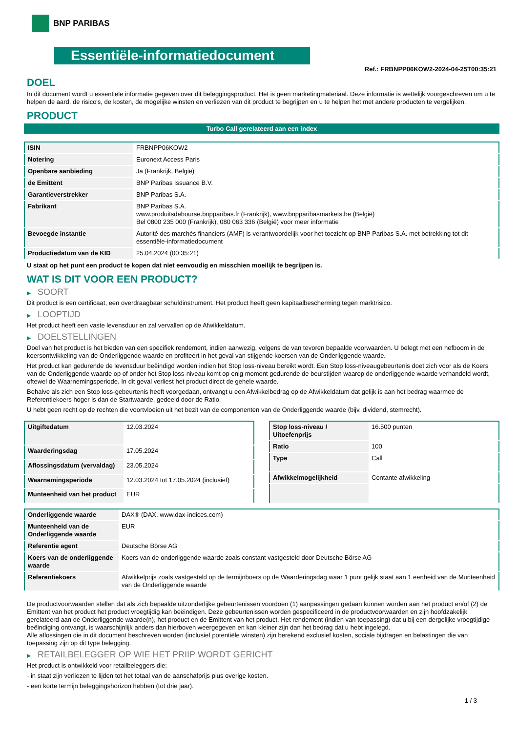BNP PARIBAS
Essentiële-informatiedocument
Ref.: FRBNPP06KOW2-2024-04-25T00:35:21
DOEL
In dit document wordt u essentiële informatie gegeven over dit beleggingsproduct. Het is geen marketingmateriaal. Deze informatie is wettelijk voorgeschreven om u te helpen de aard, de risico's, de kosten, de mogelijke winsten en verliezen van dit product te begrijpen en u te helpen het met andere producten te vergelijken.
PRODUCT
Turbo Call gerelateerd aan een index
| ISIN | FRBNPP06KOW2 |
| Notering | Euronext Access Paris |
| Openbare aanbieding | Ja (Frankrijk, België) |
| de Emittent | BNP Paribas Issuance B.V. |
| Garantieverstrekker | BNP Paribas S.A. |
| Fabrikant | BNP Paribas S.A. www.produitsdebourse.bnpparibas.fr (Frankrijk), www.bnpparibasmarkets.be (België) Bel 0800 235 000 (Frankrijk), 080 063 336 (België) voor meer informatie |
| Bevoegde instantie | Autorité des marchés financiers (AMF) is verantwoordelijk voor het toezicht op BNP Paribas S.A. met betrekking tot dit essentiële-informatiedocument |
| Productiedatum van de KID | 25.04.2024 (00:35:21) |
U staat op het punt een product te kopen dat niet eenvoudig en misschien moeilijk te begrijpen is.
WAT IS DIT VOOR EEN PRODUCT?
▶ SOORT
Dit product is een certificaat, een overdraagbaar schuldinstrument. Het product heeft geen kapitaalbescherming tegen marktrisico.
▶ LOOPTIJD
Het product heeft een vaste levensduur en zal vervallen op de Afwikkeldatum.
▶ DOELSTELLINGEN
Doel van het product is het bieden van een specifiek rendement, indien aanwezig, volgens de van tevoren bepaalde voorwaarden. U belegt met een hefboom in de koersontwikkeling van de Onderliggende waarde en profiteert in het geval van stijgende koersen van de Onderliggende waarde.
Het product kan gedurende de levensduur beëindigd worden indien het Stop loss-niveau bereikt wordt. Een Stop loss-niveaugebeurtenis doet zich voor als de Koers van de Onderliggende waarde op of onder het Stop loss-niveau komt op enig moment gedurende de beurstijden waarop de onderliggende waarde verhandeld wordt, oftewel de Waarnemingsperiode. In dit geval verliest het product direct de gehele waarde.
Behalve als zich een Stop loss-gebeurtenis heeft voorgedaan, ontvangt u een Afwikkelbedrag op de Afwikkeldatum dat gelijk is aan het bedrag waarmee de Referentiekoers hoger is dan de Startwaarde, gedeeld door de Ratio.
U hebt geen recht op de rechten die voortvloeien uit het bezit van de componenten van de Onderliggende waarde (bijv. dividend, stemrecht).
| Uitgiftedatum | 12.03.2024 |
| Waarderingsdag | 17.05.2024 |
| Aflossingsdatum (vervaldag) | 23.05.2024 |
| Waarnemingsperiode | 12.03.2024 tot 17.05.2024 (inclusief) |
| Munteenheid van het product | EUR |
| Stop loss-niveau / Uitoefenprijs | 16.500 punten |
| Ratio | 100 |
| Type | Call |
| Afwikkelmogelijkheid | Contante afwikkeling |
| Onderliggende waarde | DAX® (DAX, www.dax-indices.com) |
| Munteenheid van de Onderliggende waarde | EUR |
| Referentie agent | Deutsche Börse AG |
| Koers van de onderliggende waarde | Koers van de onderliggende waarde zoals constant vastgesteld door Deutsche Börse AG |
| Referentiekoers | Afwikkelprijs zoals vastgesteld op de termijnboers op de Waarderingsdag waar 1 punt gelijk staat aan 1 eenheid van de Munteenheid van de Onderliggende waarde |
De productvoorwaarden stellen dat als zich bepaalde uitzonderlijke gebeurtenissen voordoen (1) aanpassingen gedaan kunnen worden aan het product en/of (2) de Emittent van het product het product vroegtijdig kan beëindigen. Deze gebeurtenissen worden gespecificeerd in de productvoorwaarden en zijn hoofdzakelijk gerelateerd aan de Onderliggende waarde(n), het product en de Emittent van het product. Het rendement (indien van toepassing) dat u bij een dergelijke vroegtijdige beëindiging ontvangt, is waarschijnlijk anders dan hierboven weergegeven en kan kleiner zijn dan het bedrag dat u hebt ingelegd.
Alle aflossingen die in dit document beschreven worden (inclusief potentiële winsten) zijn berekend exclusief kosten, sociale bijdragen en belastingen die van toepassing zijn op dit type belegging.
▶ RETAILBELEGGER OP WIE HET PRIIP WORDT GERICHT
Het product is ontwikkeld voor retailbeleggers die:
- in staat zijn verliezen te lijden tot het totaal van de aanschafprijs plus overige kosten.
- een korte termijn beleggingshorizon hebben (tot drie jaar).
1 / 3